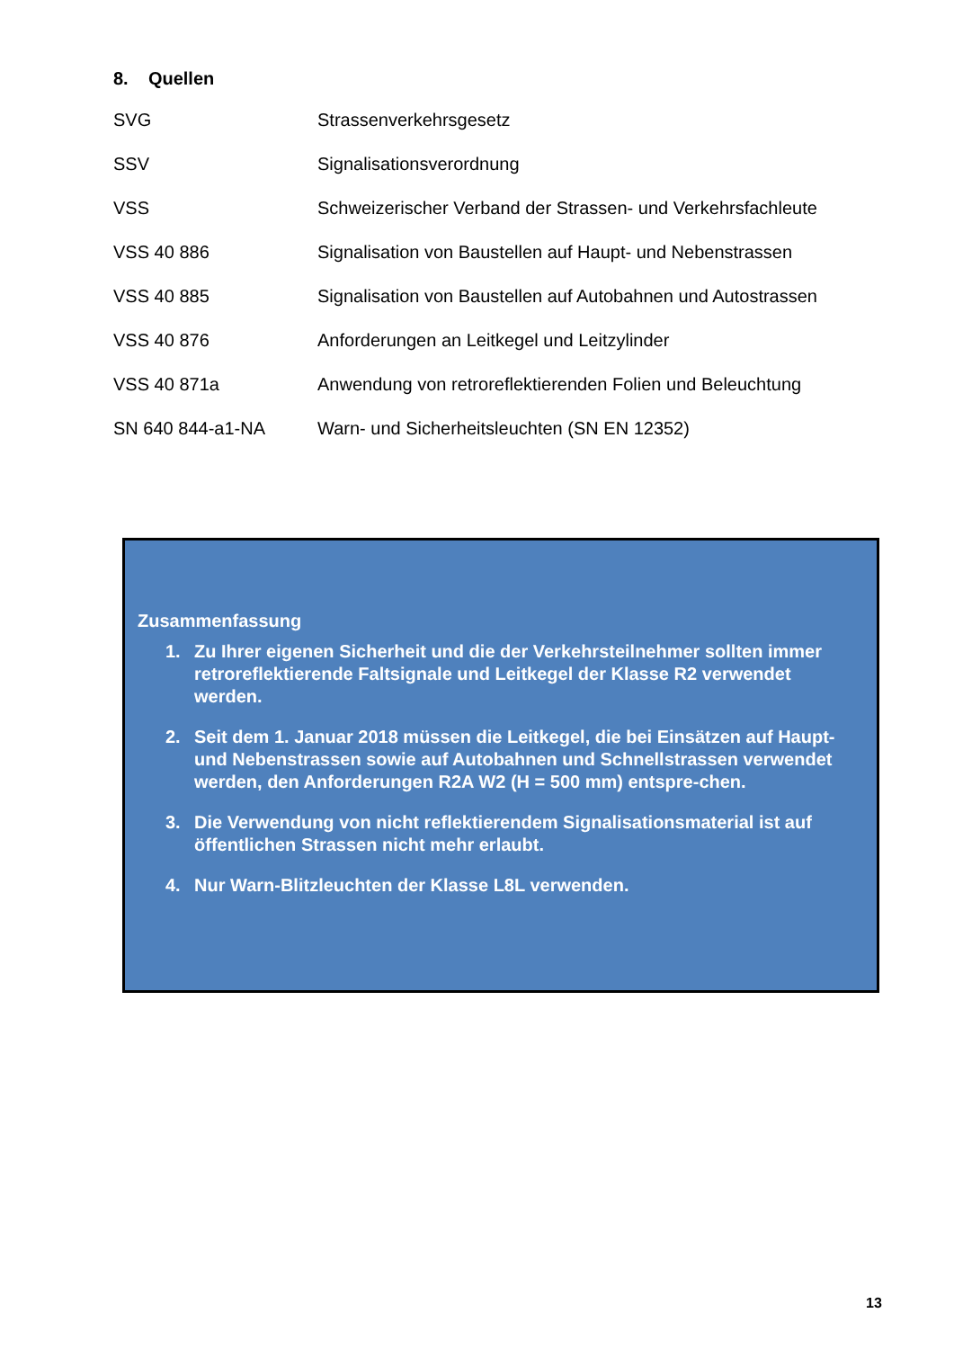8. Quellen
| SVG | Strassenverkehrsgesetz |
| SSV | Signalisationsverordnung |
| VSS | Schweizerischer Verband der Strassen- und Verkehrsfachleute |
| VSS 40 886 | Signalisation von Baustellen auf Haupt- und Nebenstrassen |
| VSS 40 885 | Signalisation von Baustellen auf Autobahnen und Autostrassen |
| VSS 40 876 | Anforderungen an Leitkegel und Leitzylinder |
| VSS 40 871a | Anwendung von retroreflektierenden Folien und Beleuchtung |
| SN 640 844-a1-NA | Warn- und Sicherheitsleuchten (SN EN 12352) |
Zusammenfassung
1. Zu Ihrer eigenen Sicherheit und die der Verkehrsteilnehmer sollten immer retroreflektierende Faltsignale und Leitkegel der Klasse R2 verwendet werden.
2. Seit dem 1. Januar 2018 müssen die Leitkegel, die bei Einsätzen auf Haupt- und Nebenstrassen sowie auf Autobahnen und Schnellstrassen verwendet werden, den Anforderungen R2A W2 (H = 500 mm) entspre-chen.
3. Die Verwendung von nicht reflektierendem Signalisationsmaterial ist auf öffentlichen Strassen nicht mehr erlaubt.
4. Nur Warn-Blitzleuchten der Klasse L8L verwenden.
13